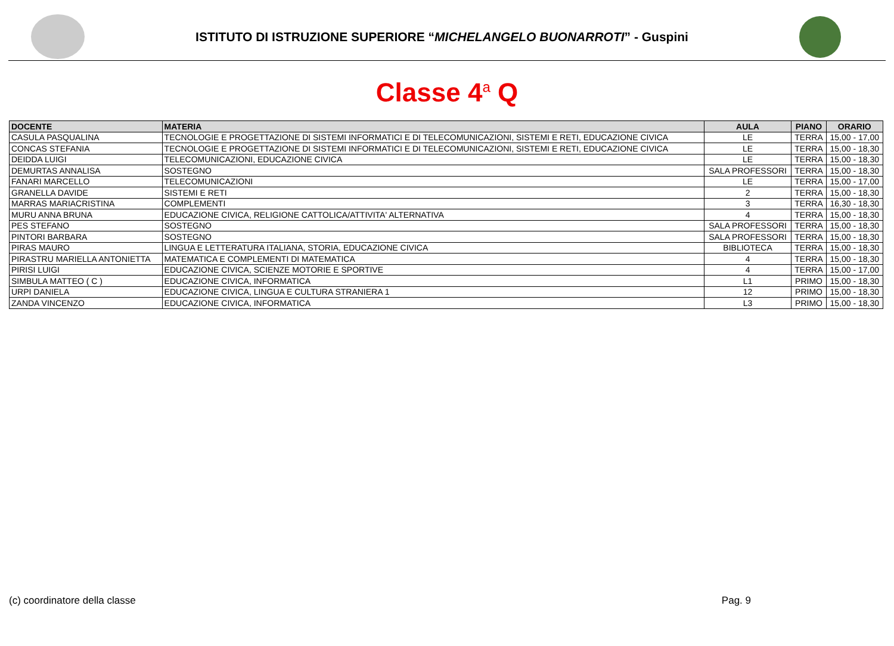ISTITUTO DI ISTRUZIONE SUPERIORE “MICHELANGELO BUONARROTI” - Guspini
Classe 4<sup>a</sup> Q
| DOCENTE | MATERIA | AULA | PIANO | ORARIO |
| --- | --- | --- | --- | --- |
| CASULA PASQUALINA | TECNOLOGIE E PROGETTAZIONE DI SISTEMI INFORMATICI E DI TELECOMUNICAZIONI, SISTEMI E RETI, EDUCAZIONE CIVICA | LE | TERRA | 15,00 - 17,00 |
| CONCAS STEFANIA | TECNOLOGIE E PROGETTAZIONE DI SISTEMI INFORMATICI E DI TELECOMUNICAZIONI, SISTEMI E RETI, EDUCAZIONE CIVICA | LE | TERRA | 15,00 - 18,30 |
| DEIDDA LUIGI | TELECOMUNICAZIONI, EDUCAZIONE CIVICA | LE | TERRA | 15,00 - 18,30 |
| DEMURTAS ANNALISA | SOSTEGNO | SALA PROFESSORI | TERRA | 15,00 - 18,30 |
| FANARI MARCELLO | TELECOMUNICAZIONI | LE | TERRA | 15,00 - 17,00 |
| GRANELLA DAVIDE | SISTEMI E RETI | 2 | TERRA | 15,00 - 18,30 |
| MARRAS MARIACRISTINA | COMPLEMENTI | 3 | TERRA | 16,30 - 18,30 |
| MURU ANNA BRUNA | EDUCAZIONE CIVICA, RELIGIONE CATTOLICA/ATTIVITA' ALTERNATIVA | 4 | TERRA | 15,00 - 18,30 |
| PES STEFANO | SOSTEGNO | SALA PROFESSORI | TERRA | 15,00 - 18,30 |
| PINTORI BARBARA | SOSTEGNO | SALA PROFESSORI | TERRA | 15,00 - 18,30 |
| PIRAS MAURO | LINGUA E LETTERATURA ITALIANA, STORIA, EDUCAZIONE CIVICA | BIBLIOTECA | TERRA | 15,00 - 18,30 |
| PIRASTRU MARIELLA ANTONIETTA | MATEMATICA E COMPLEMENTI DI MATEMATICA | 4 | TERRA | 15,00 - 18,30 |
| PIRISI LUIGI | EDUCAZIONE CIVICA, SCIENZE MOTORIE E SPORTIVE | 4 | TERRA | 15,00 - 17,00 |
| SIMBULA MATTEO ( C ) | EDUCAZIONE CIVICA, INFORMATICA | L1 | PRIMO | 15,00 - 18,30 |
| URPI DANIELA | EDUCAZIONE CIVICA, LINGUA E CULTURA STRANIERA 1 | 12 | PRIMO | 15,00 - 18,30 |
| ZANDA VINCENZO | EDUCAZIONE CIVICA, INFORMATICA | L3 | PRIMO | 15,00 - 18,30 |
(c) coordinatore della classe Pag. 9